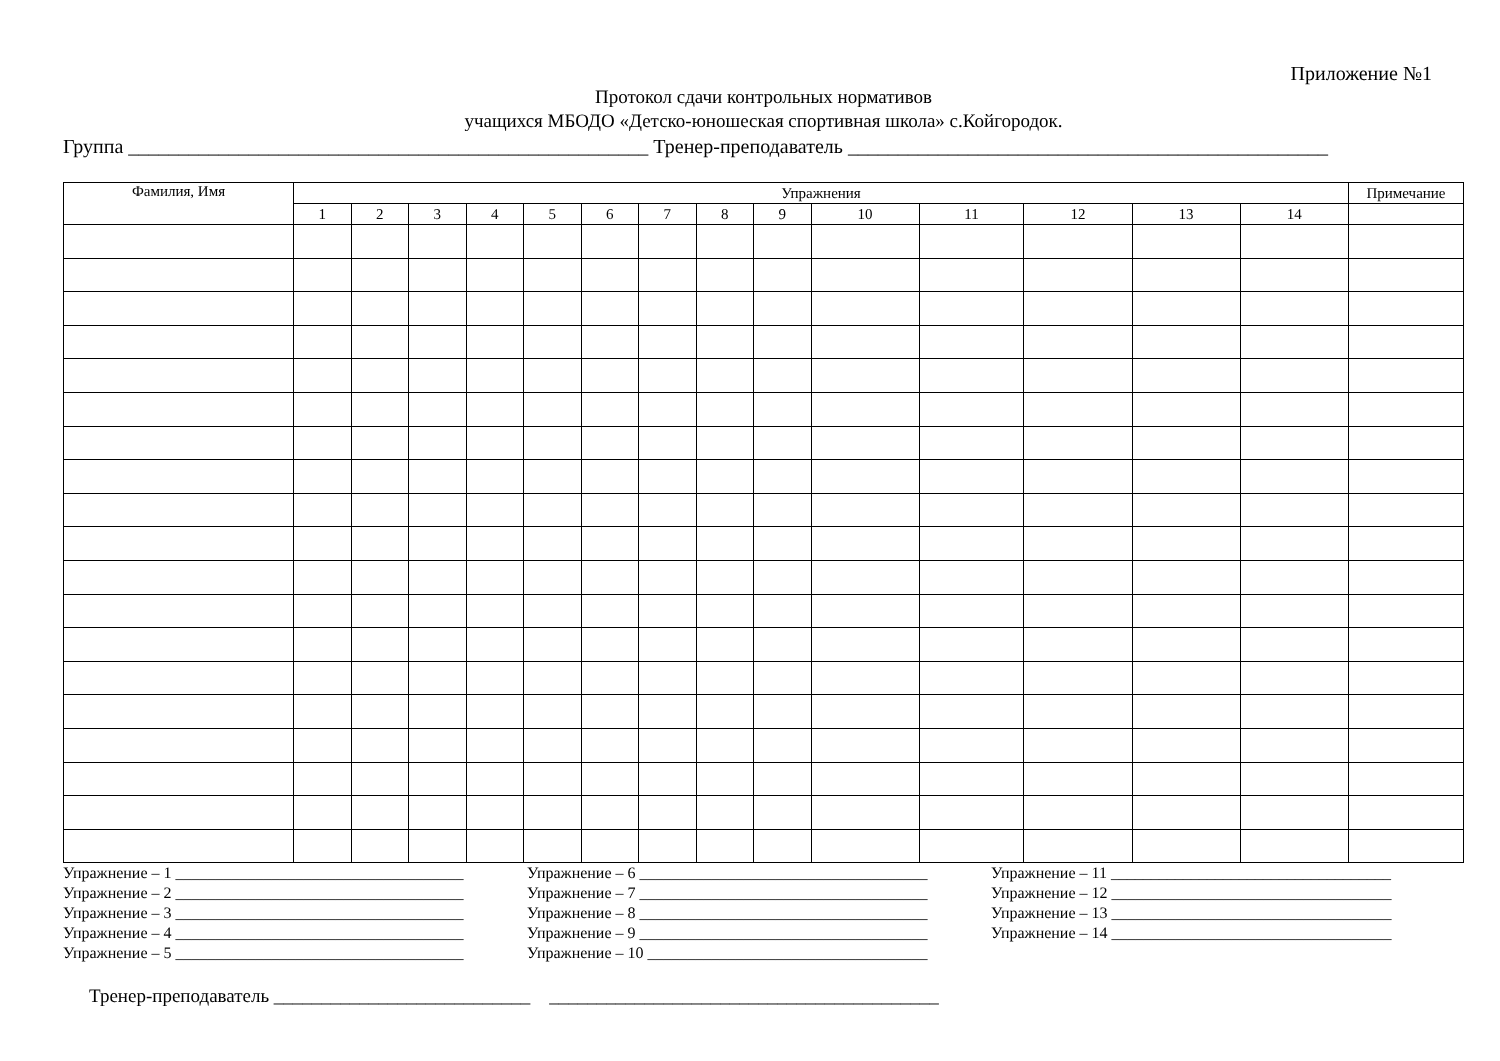Приложение №1
Протокол сдачи контрольных нормативов
учащихся МБОДО «Детско-юношеская спортивная школа» с.Койгородок.
Группа ____________________________________________________ Тренер-преподаватель ________________________________________________
| Фамилия, Имя | Упражнения | | | | | | | | | | | | | | Примечание |
| --- | --- | --- | --- | --- | --- | --- | --- | --- | --- | --- | --- | --- | --- | --- | --- |
| | 1 | 2 | 3 | 4 | 5 | 6 | 7 | 8 | 9 | 10 | 11 | 12 | 13 | 14 | |
Упражнение – 1 ____________________________________
Упражнение – 2 ____________________________________
Упражнение – 3 ____________________________________
Упражнение – 4 ____________________________________
Упражнение – 5 ____________________________________
Упражнение – 6 ____________________________________
Упражнение – 7 ____________________________________
Упражнение – 8 ____________________________________
Упражнение – 9 ____________________________________
Упражнение – 10 ___________________________________
Упражнение – 11 ___________________________________
Упражнение – 12 ___________________________________
Упражнение – 13 ___________________________________
Упражнение – 14 ___________________________________
Тренер-преподаватель ___________________________ _________________________________________